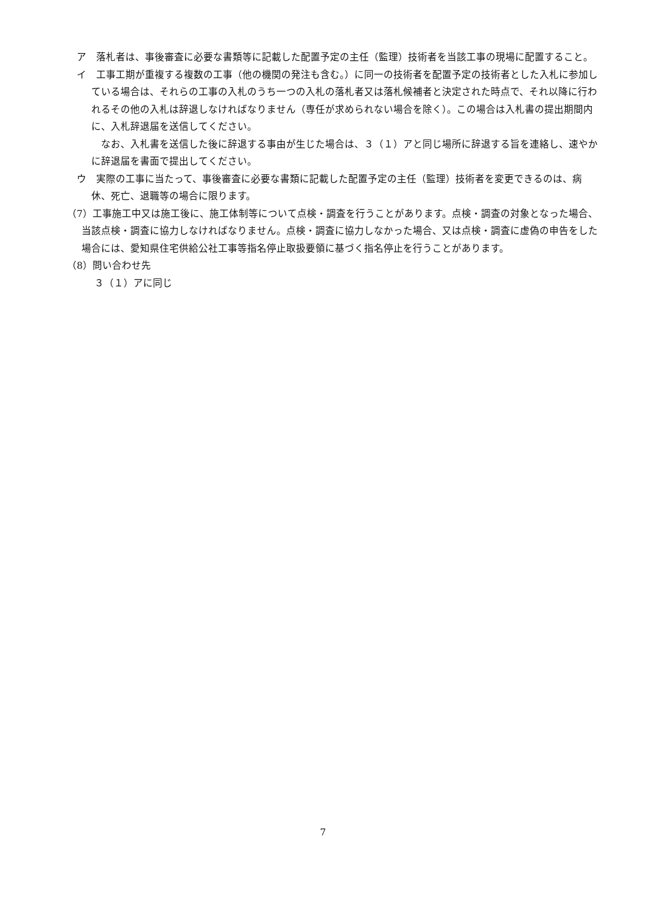ア　落札者は、事後審査に必要な書類等に記載した配置予定の主任（監理）技術者を当該工事の現場に配置すること。
イ　工事工期が重複する複数の工事（他の機関の発注も含む。）に同一の技術者を配置予定の技術者とした入札に参加している場合は、それらの工事の入札のうち一つの入札の落札者又は落札候補者と決定された時点で、それ以降に行われるその他の入札は辞退しなければなりません（専任が求められない場合を除く）。この場合は入札書の提出期間内に、入札辞退届を送信してください。
なお、入札書を送信した後に辞退する事由が生じた場合は、３（１）アと同じ場所に辞退する旨を連絡し、速やかに辞退届を書面で提出してください。
ウ　実際の工事に当たって、事後審査に必要な書類に記載した配置予定の主任（監理）技術者を変更できるのは、病休、死亡、退職等の場合に限ります。
（7）工事施工中又は施工後に、施工体制等について点検・調査を行うことがあります。点検・調査の対象となった場合、当該点検・調査に協力しなければなりません。点検・調査に協力しなかった場合、又は点検・調査に虚偽の申告をした場合には、愛知県住宅供給公社工事等指名停止取扱要領に基づく指名停止を行うことがあります。
（8）問い合わせ先
３（１）アに同じ
7